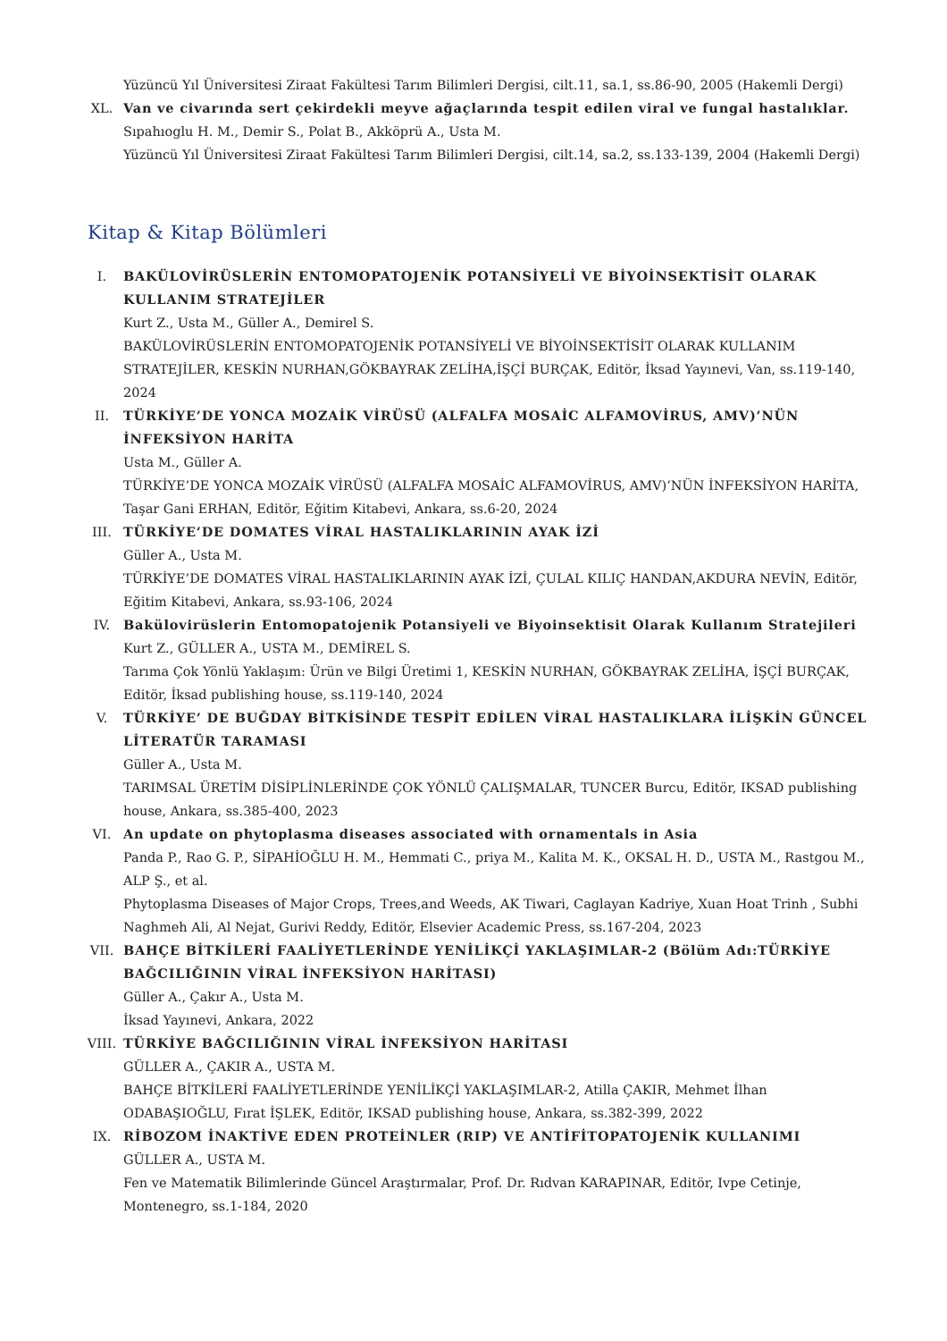Yüzüncü Yıl Üniversitesi Ziraat Fakültesi Tarım Bilimleri Dergisi, cilt.11, sa.1, ss.86-90, 2005 (Hakemli Dergi)
XL. Van ve civarında sert çekirdekli meyve ağaçlarında tespit edilen viral ve fungal hastalıklar.
Sıpahıoglu H. M., Demir S., Polat B., Akköprü A., Usta M.
Yüzüncü Yıl Üniversitesi Ziraat Fakültesi Tarım Bilimleri Dergisi, cilt.14, sa.2, ss.133-139, 2004 (Hakemli Dergi)
Kitap & Kitap Bölümleri
I. BAKÜLOVİRÜSLERİN ENTOMOPATOJENİK POTANSİYELİ VE BİYOİNSEKTİSİT OLARAK KULLANIM STRATEJİLER
Kurt Z., Usta M., Güller A., Demirel S.
BAKÜLOVİRÜSLERİN ENTOMOPATOJENİK POTANSİYELİ VE BİYOİNSEKTİSİT OLARAK KULLANIM STRATEJİLER, KESKİN NURHAN,GÖKBAYRAK ZELİHA,İŞÇİ BURÇAK, Editör, İksad Yayınevi, Van, ss.119-140, 2024
II. TÜRKİYE’DE YONCA MOZAİK VİRÜSÜ (ALFALFA MOSAİC ALFAMOVİRUS, AMV)’NÜN İNFEKSİYON HARİTA
Usta M., Güller A.
TÜRKİYE’DE YONCA MOZAİK VİRÜSÜ (ALFALFA MOSAİC ALFAMOVİRUS, AMV)’NÜN İNFEKSİYON HARİTA, Taşar Gani ERHAN, Editör, Eğitim Kitabevi, Ankara, ss.6-20, 2024
III. TÜRKİYE’DE DOMATES VİRAL HASTALIKLARININ AYAK İZİ
Güller A., Usta M.
TÜRKİYE’DE DOMATES VİRAL HASTALIKLARININ AYAK İZİ, ÇULAL KILIÇ HANDAN,AKDURA NEVİN, Editör, Eğitim Kitabevi, Ankara, ss.93-106, 2024
IV. Bakülovirüslerin Entomopatojenik Potansiyeli ve Biyoinsektisit Olarak Kullanım Stratejileri
Kurt Z., GÜLLER A., USTA M., DEMİREL S.
Tarıma Çok Yönlü Yaklaşım: Ürün ve Bilgi Üretimi 1, KESKİN NURHAN, GÖKBAYRAK ZELİHA, İŞÇİ BURÇAK, Editör, İksad publishing house, ss.119-140, 2024
V. TÜRKİYE’ DE BUĞDAY BİTKİSİNDE TESPİT EDİLEN VİRAL HASTALIKLARA İLİŞKİN GÜNCEL LİTERATÜR TARAMASI
Güller A., Usta M.
TARIMSAL ÜRETİM DİSİPLİNLERİNDE ÇOK YÖNLÜ ÇALIŞMALAR, TUNCER Burcu, Editör, IKSAD publishing house, Ankara, ss.385-400, 2023
VI. An update on phytoplasma diseases associated with ornamentals in Asia
Panda P., Rao G. P., SİPAHİOĞLU H. M., Hemmati C., priya M., Kalita M. K., OKSAL H. D., USTA M., Rastgou M., ALP Ş., et al.
Phytoplasma Diseases of Major Crops, Trees,and Weeds, AK Tiwari, Caglayan Kadriye, Xuan Hoat Trinh , Subhi Naghmeh Ali, Al Nejat, Gurivi Reddy, Editör, Elsevier Academic Press, ss.167-204, 2023
VII. BAHÇE BİTKİLERİ FAALİYETLERİNDE YENİLİKÇİ YAKLAŞIMLAR-2 (Bölüm Adı:TÜRKİYE BAĞCILIĞININ VİRAL İNFEKSİYON HARİTASI)
Güller A., Çakır A., Usta M.
İksad Yayınevi, Ankara, 2022
VIII. TÜRKİYE BAĞCILIĞININ VİRAL İNFEKSİYON HARİTASI
GÜLLER A., ÇAKIR A., USTA M.
BAHÇE BİTKİLERİ FAALİYETLERİNDE YENİLİKÇİ YAKLAŞIMLAR-2, Atilla ÇAKIR, Mehmet İlhan ODABAŞIOĞLU, Fırat İŞLEK, Editör, IKSAD publishing house, Ankara, ss.382-399, 2022
IX. RİBOZOM İNAKTİVE EDEN PROTEİNLER (RIP) VE ANTİFİTOPATOJENİK KULLANIMI
GÜLLER A., USTA M.
Fen ve Matematik Bilimlerinde Güncel Araştırmalar, Prof. Dr. Rıdvan KARAPINAR, Editör, Ivpe Cetinje, Montenegro, ss.1-184, 2020